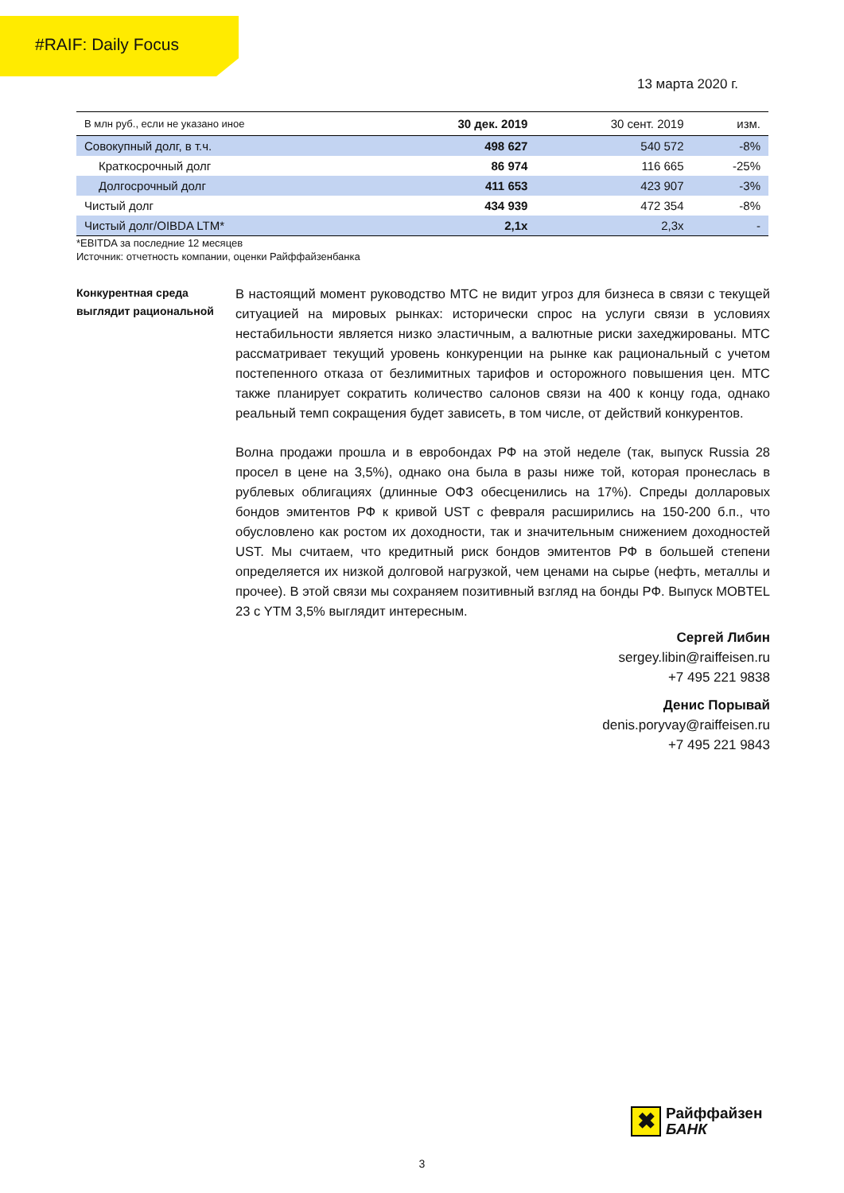#RAIF: Daily Focus
13 марта 2020 г.
| В млн руб., если не указано иное | 30 дек. 2019 | 30 сент. 2019 | изм. |
| --- | --- | --- | --- |
| Совокупный долг, в т.ч. | 498 627 | 540 572 | -8% |
| Краткосрочный долг | 86 974 | 116 665 | -25% |
| Долгосрочный долг | 411 653 | 423 907 | -3% |
| Чистый долг | 434 939 | 472 354 | -8% |
| Чистый долг/OIBDA LTM* | 2,1x | 2,3x | - |
*EBITDA за последние 12 месяцев
Источник: отчетность компании, оценки Райффайзенбанка
Конкурентная среда выглядит рациональной
В настоящий момент руководство МТС не видит угроз для бизнеса в связи с текущей ситуацией на мировых рынках: исторически спрос на услуги связи в условиях нестабильности является низко эластичным, а валютные риски захеджированы. МТС рассматривает текущий уровень конкуренции на рынке как рациональный с учетом постепенного отказа от безлимитных тарифов и осторожного повышения цен. МТС также планирует сократить количество салонов связи на 400 к концу года, однако реальный темп сокращения будет зависеть, в том числе, от действий конкурентов.
Волна продажи прошла и в евробондах РФ на этой неделе (так, выпуск Russia 28 просел в цене на 3,5%), однако она была в разы ниже той, которая пронеслась в рублевых облигациях (длинные ОФЗ обесценились на 17%). Спреды долларовых бондов эмитентов РФ к кривой UST с февраля расширились на 150-200 б.п., что обусловлено как ростом их доходности, так и значительным снижением доходностей UST. Мы считаем, что кредитный риск бондов эмитентов РФ в большей степени определяется их низкой долговой нагрузкой, чем ценами на сырье (нефть, металлы и прочее). В этой связи мы сохраняем позитивный взгляд на бонды РФ. Выпуск MOBTEL 23 с YTM 3,5% выглядит интересным.
Сергей Либин
sergey.libin@raiffeisen.ru
+7 495 221 9838
Денис Порывай
denis.poryvay@raiffeisen.ru
+7 495 221 9843
✖
Райффайзен
БАНК
3